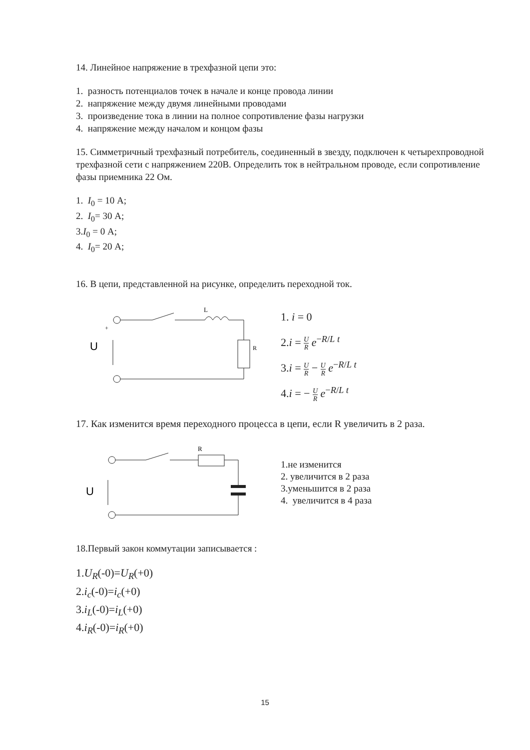14. Линейное напряжение в трехфазной цепи это:
1. разность потенциалов точек в начале и конце провода линии
2. напряжение между двумя линейными проводами
3. произведение тока в линии на полное сопротивление фазы нагрузки
4. напряжение между началом и концом фазы
15. Симметричный трехфазный потребитель, соединенный в звезду, подключен к четырехпроводной трехфазной сети с напряжением 220В. Определить ток в нейтральном проводе, если сопротивление фазы приемника 22 Ом.
1. I<sub>0</sub> = 10 А;
2. I<sub>0</sub>= 30 А;
3.I<sub>0</sub> = 0 А;
4. I<sub>0</sub>= 20 А;
16. В цепи, представленной на рисунке, определить переходной ток.
U
+
L
R
1. i = 0
2.i = U R e<sup>−R/L t</sup>
3.i = U R − U R e<sup>−R/L t</sup>
4.i = − U R e<sup>−R/L t</sup>
17. Как изменится время переходного процесса в цепи, если R увеличить в 2 раза.
U
R
1.не изменится
2. увеличится в 2 раза
3.уменьшится в 2 раза
4. увеличится в 4 раза
18.Первый закон коммутации записывается :
1.U<sub>R</sub>(-0)=U<sub>R</sub>(+0)
2.i<sub>c</sub>(-0)=i<sub>c</sub>(+0)
3.i<sub>L</sub>(-0)=i<sub>L</sub>(+0)
4.i<sub>R</sub>(-0)=i<sub>R</sub>(+0)
15